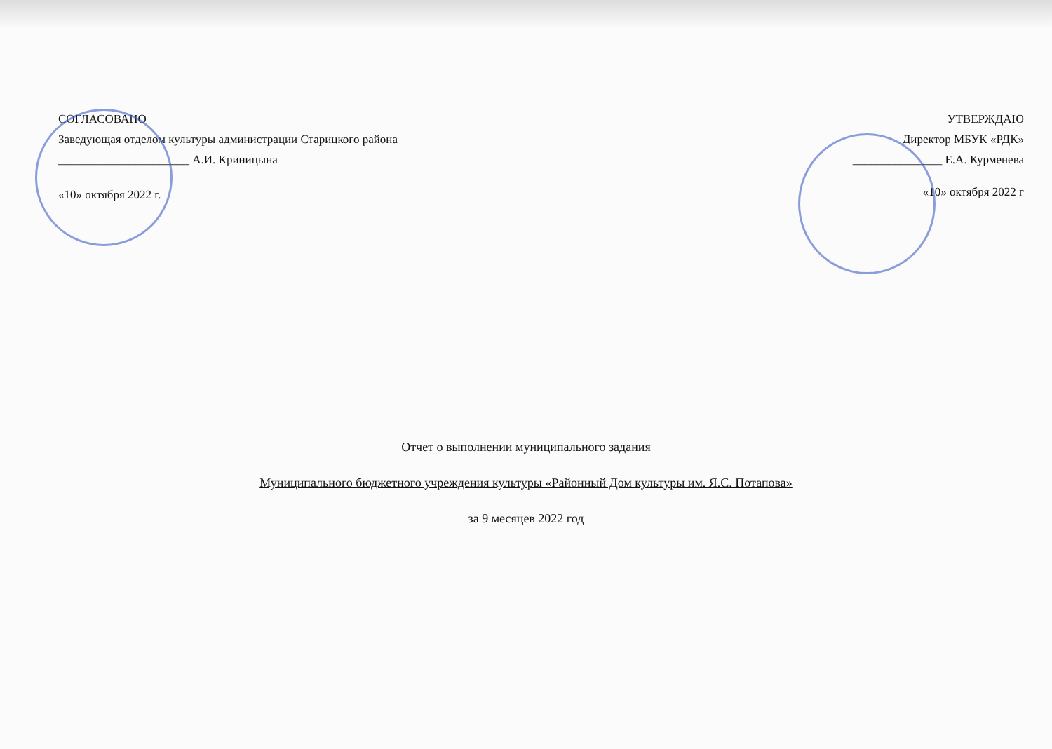СОГЛАСОВАНО
Заведующая отделом культуры администрации Старицкого района
______________________ А.И. Криницына
«10» октября 2022 г.
УТВЕРЖДАЮ
Директор МБУК «РДК»
_______________ Е.А. Курменева
«10» октября 2022 г
Отчет о выполнении муниципального задания
Муниципального бюджетного учреждения культуры «Районный Дом культуры им. Я.С. Потапова»
за 9 месяцев 2022 год